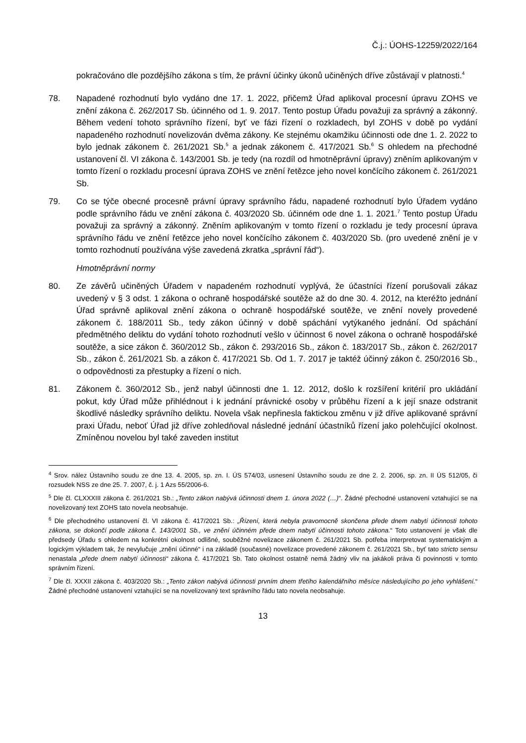Č.j.: ÚOHS-12259/2022/164
pokračováno dle pozdějšího zákona s tím, že právní účinky úkonů učiněných dříve zůstávají v platnosti.<sup>4</sup>
78. Napadené rozhodnutí bylo vydáno dne 17. 1. 2022, přičemž Úřad aplikoval procesní úpravu ZOHS ve znění zákona č. 262/2017 Sb. účinného od 1. 9. 2017. Tento postup Úřadu považuji za správný a zákonný. Během vedení tohoto správního řízení, byť ve fázi řízení o rozkladech, byl ZOHS v době po vydání napadeného rozhodnutí novelizován dvěma zákony. Ke stejnému okamžiku účinnosti ode dne 1. 2. 2022 to bylo jednak zákonem č. 261/2021 Sb.<sup>5</sup> a jednak zákonem č. 417/2021 Sb.<sup>6</sup> S ohledem na přechodné ustanovení čl. VI zákona č. 143/2001 Sb. je tedy (na rozdíl od hmotněprávní úpravy) zněním aplikovaným v tomto řízení o rozkladu procesní úprava ZOHS ve znění řetězce jeho novel končícího zákonem č. 261/2021 Sb.
79. Co se týče obecné procesně právní úpravy správního řádu, napadené rozhodnutí bylo Úřadem vydáno podle správního řádu ve znění zákona č. 403/2020 Sb. účinném ode dne 1. 1. 2021.<sup>7</sup> Tento postup Úřadu považuji za správný a zákonný. Zněním aplikovaným v tomto řízení o rozkladu je tedy procesní úprava správního řádu ve znění řetězce jeho novel končícího zákonem č. 403/2020 Sb. (pro uvedené znění je v tomto rozhodnutí používána výše zavedená zkratka „správní řád“).
Hmotněprávní normy
80. Ze závěrů učiněných Úřadem v napadeném rozhodnutí vyplývá, že účastníci řízení porušovali zákaz uvedený v § 3 odst. 1 zákona o ochraně hospodářské soutěže až do dne 30. 4. 2012, na kteréžto jednání Úřad správně aplikoval znění zákona o ochraně hospodářské soutěže, ve znění novely provedené zákonem č. 188/2011 Sb., tedy zákon účinný v době spáchání vytýkaného jednání. Od spáchání předmětného deliktu do vydání tohoto rozhodnutí vešlo v účinnost 6 novel zákona o ochraně hospodářské soutěže, a sice zákon č. 360/2012 Sb., zákon č. 293/2016 Sb., zákon č. 183/2017 Sb., zákon č. 262/2017 Sb., zákon č. 261/2021 Sb. a zákon č. 417/2021 Sb. Od 1. 7. 2017 je taktéž účinný zákon č. 250/2016 Sb., o odpovědnosti za přestupky a řízení o nich.
81. Zákonem č. 360/2012 Sb., jenž nabyl účinnosti dne 1. 12. 2012, došlo k rozšíření kritérií pro ukládání pokut, kdy Úřad může přihlédnout i k jednání právnické osoby v průběhu řízení a k její snaze odstranit škodlivé následky správního deliktu. Novela však nepřinesla faktickou změnu v již dříve aplikované správní praxi Úřadu, neboť Úřad již dříve zohledňoval následné jednání účastníků řízení jako polehčující okolnost. Zmíněnou novelou byl také zaveden institut
<sup>4</sup> Srov. nález Ústavního soudu ze dne 13. 4. 2005, sp. zn. I. ÚS 574/03, usnesení Ústavního soudu ze dne 2. 2. 2006, sp. zn. II ÚS 512/05, či rozsudek NSS ze dne 25. 7. 2007, č. j. 1 Azs 55/2006-6.
<sup>5</sup> Dle čl. CLXXXIII zákona č. 261/2021 Sb.: „Tento zákon nabývá účinnosti dnem 1. února 2022 (…)“. Žádné přechodné ustanovení vztahující se na novelizovaný text ZOHS tato novela neobsahuje.
<sup>6</sup> Dle přechodného ustanovení čl. VI zákona č. 417/2021 Sb.: „Řízení, která nebyla pravomocně skončena přede dnem nabytí účinnosti tohoto zákona, se dokončí podle zákona č. 143/2001 Sb., ve znění účinném přede dnem nabytí účinnosti tohoto zákona.“ Toto ustanovení je však dle předsedy Úřadu s ohledem na konkrétní okolnost odlišné, souběžné novelizace zákonem č. 261/2021 Sb. potřeba interpretovat systematickým a logickým výkladem tak, že nevylučuje „znění účinné“ i na základě (současné) novelizace provedené zákonem č. 261/2021 Sb., byť tato stricto sensu nenastala „přede dnem nabytí účinnosti“ zákona č. 417/2021 Sb. Tato okolnost ostatně nemá žádný vliv na jakákoli práva či povinnosti v tomto správním řízení.
<sup>7</sup> Dle čl. XXXII zákona č. 403/2020 Sb.: „Tento zákon nabývá účinnosti prvním dnem třetího kalendářního měsíce následujícího po jeho vyhlášení.“ Žádné přechodné ustanovení vztahující se na novelizovaný text správního řádu tato novela neobsahuje.
13